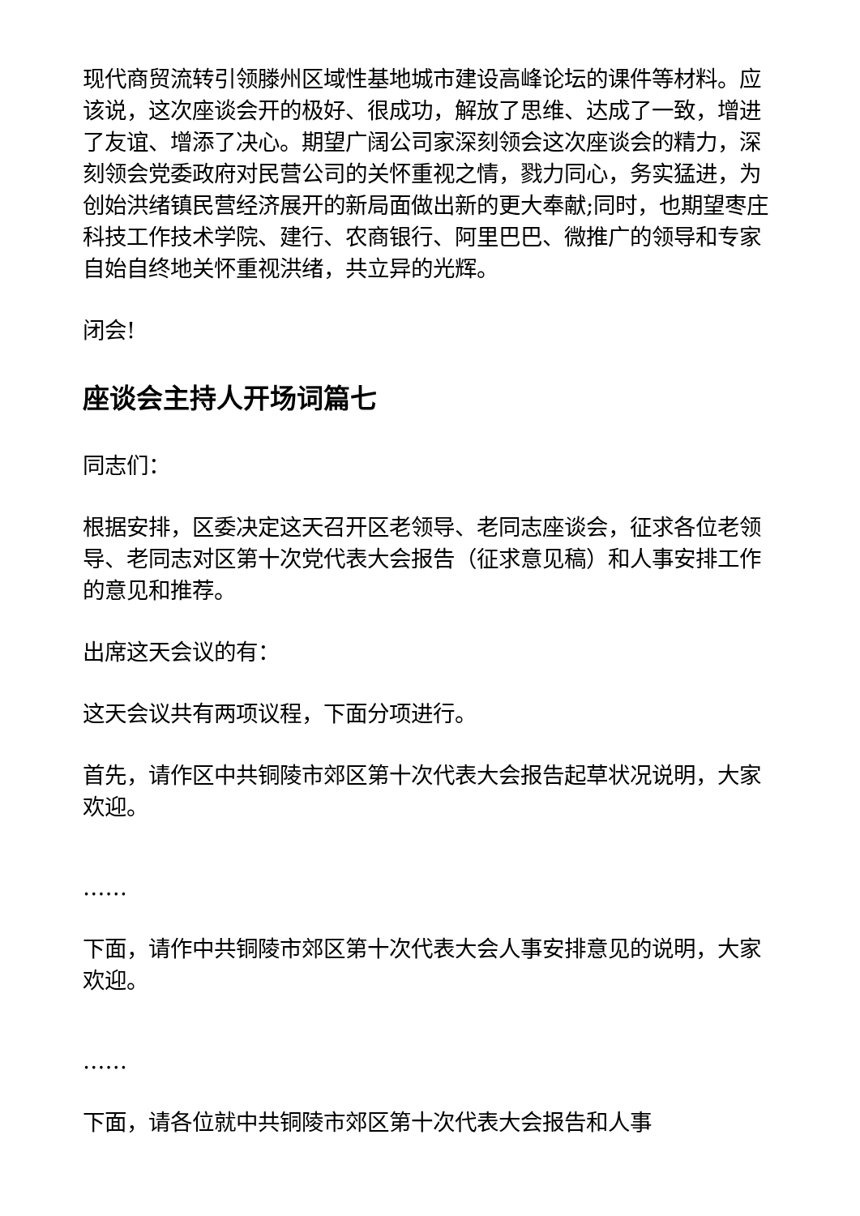现代商贸流转引领滕州区域性基地城市建设高峰论坛的课件等材料。应该说，这次座谈会开的极好、很成功，解放了思维、达成了一致，增进了友谊、增添了决心。期望广阔公司家深刻领会这次座谈会的精力，深刻领会党委政府对民营公司的关怀重视之情，戮力同心，务实猛进，为创始洪绪镇民营经济展开的新局面做出新的更大奉献;同时，也期望枣庄科技工作技术学院、建行、农商银行、阿里巴巴、微推广的领导和专家自始自终地关怀重视洪绪，共立异的光辉。
闭会!
座谈会主持人开场词篇七
同志们：
根据安排，区委决定这天召开区老领导、老同志座谈会，征求各位老领导、老同志对区第十次党代表大会报告（征求意见稿）和人事安排工作的意见和推荐。
出席这天会议的有：
这天会议共有两项议程，下面分项进行。
首先，请作区中共铜陵市郊区第十次代表大会报告起草状况说明，大家欢迎。
……
下面，请作中共铜陵市郊区第十次代表大会人事安排意见的说明，大家欢迎。
……
下面，请各位就中共铜陵市郊区第十次代表大会报告和人事